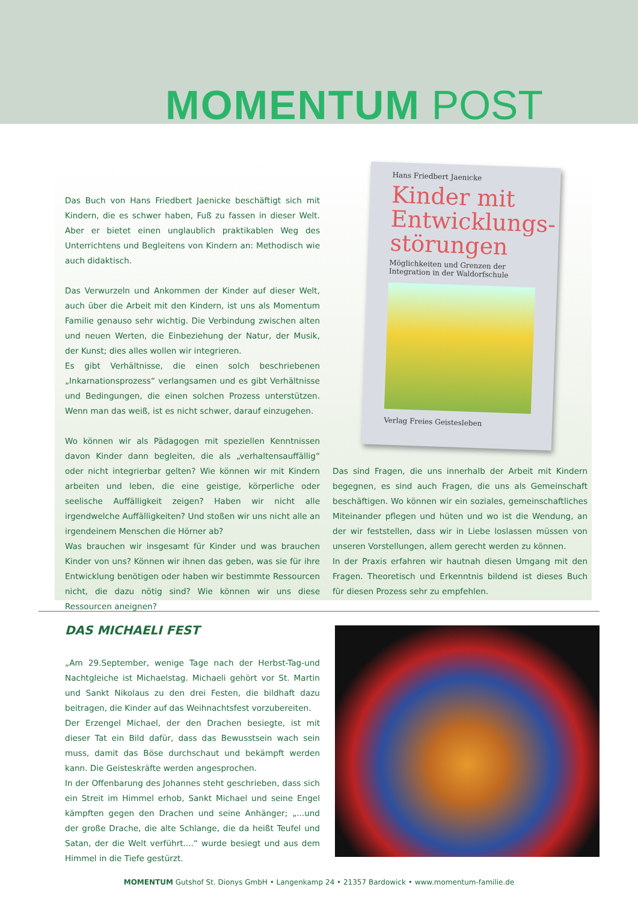MOMENTUM POST
Das Buch von Hans Friedbert Jaenicke beschäftigt sich mit Kindern, die es schwer haben, Fuß zu fassen in dieser Welt. Aber er bietet einen unglaublich praktikablen Weg des Unterrichtens und Begleitens von Kindern an: Methodisch wie auch didaktisch.
Das Verwurzeln und Ankommen der Kinder auf dieser Welt, auch über die Arbeit mit den Kindern, ist uns als Momentum Familie genauso sehr wichtig. Die Verbindung zwischen alten und neuen Werten, die Einbeziehung der Natur, der Musik, der Kunst; dies alles wollen wir integrieren.
Es gibt Verhältnisse, die einen solch beschriebenen „Inkarnationsprozess“ verlangsamen und es gibt Verhältnisse und Bedingungen, die einen solchen Prozess unterstützen. Wenn man das weiß, ist es nicht schwer, darauf einzugehen.
Wo können wir als Pädagogen mit speziellen Kenntnissen davon Kinder dann begleiten, die als „verhaltensauffällig“ oder nicht integrierbar gelten? Wie können wir mit Kindern arbeiten und leben, die eine geistige, körperliche oder seelische Auffälligkeit zeigen? Haben wir nicht alle irgendwelche Auffälligkeiten? Und stoßen wir uns nicht alle an irgendeinem Menschen die Hörner ab?
Was brauchen wir insgesamt für Kinder und was brauchen Kinder von uns? Können wir ihnen das geben, was sie für ihre Entwicklung benötigen oder haben wir bestimmte Ressourcen nicht, die dazu nötig sind? Wie können wir uns diese Ressourcen aneignen?
Hans Friedbert Jaenicke
Kinder mit Entwicklungs-störungen
Möglichkeiten und Grenzen der Integration in der Waldorfschule
Verlag Freies Geistesleben
Das sind Fragen, die uns innerhalb der Arbeit mit Kindern begegnen, es sind auch Fragen, die uns als Gemeinschaft beschäftigen. Wo können wir ein soziales, gemeinschaftliches Miteinander pflegen und hüten und wo ist die Wendung, an der wir feststellen, dass wir in Liebe loslassen müssen von unseren Vorstellungen, allem gerecht werden zu können.
In der Praxis erfahren wir hautnah diesen Umgang mit den Fragen. Theoretisch und Erkenntnis bildend ist dieses Buch für diesen Prozess sehr zu empfehlen.
DAS MICHAELI FEST
„Am 29.September, wenige Tage nach der Herbst-Tag-und Nachtgleiche ist Michaelstag. Michaeli gehört vor St. Martin und Sankt Nikolaus zu den drei Festen, die bildhaft dazu beitragen, die Kinder auf das Weihnachtsfest vorzubereiten.
Der Erzengel Michael, der den Drachen besiegte, ist mit dieser Tat ein Bild dafür, dass das Bewusstsein wach sein muss, damit das Böse durchschaut und bekämpft werden kann. Die Geisteskräfte werden angesprochen.
In der Offenbarung des Johannes steht geschrieben, dass sich ein Streit im Himmel erhob, Sankt Michael und seine Engel kämpften gegen den Drachen und seine Anhänger; „...und der große Drache, die alte Schlange, die da heißt Teufel und Satan, der die Welt verführt....“ wurde besiegt und aus dem Himmel in die Tiefe gestürzt.
MOMENTUM Gutshof St. Dionys GmbH • Langenkamp 24 • 21357 Bardowick • www.momentum-familie.de